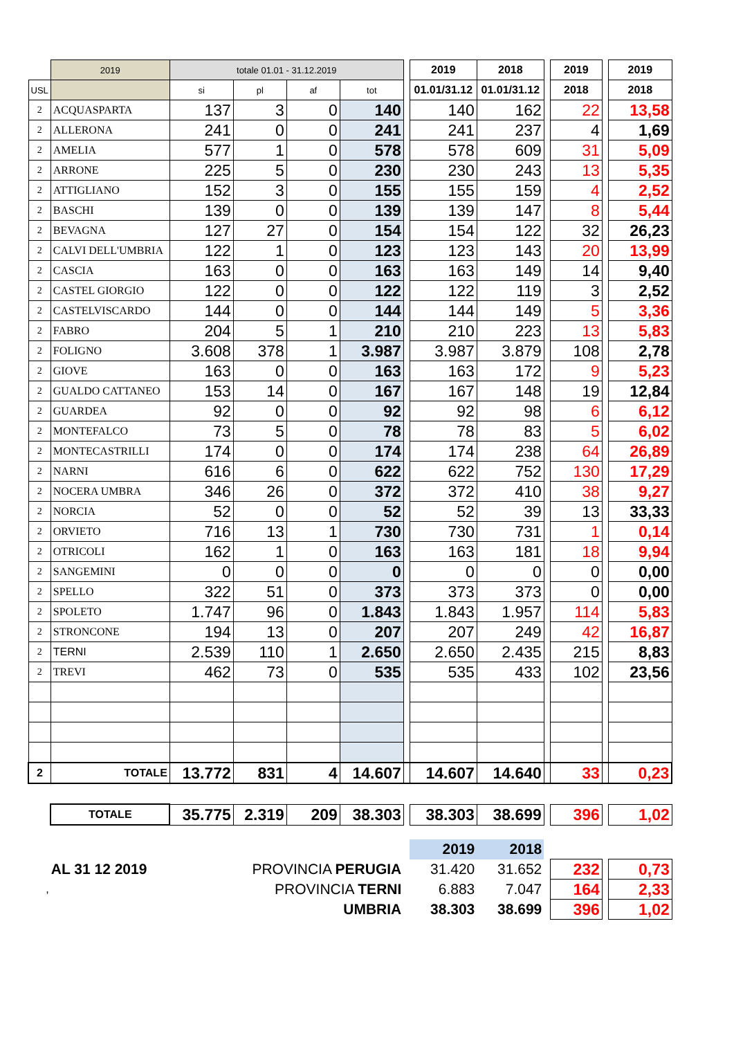| | 2019 | totale 01.01 - 31.12.2019 | | | | | 2019 | 2018 | | 2019 | | 2019 |
| USL | | si | pl | af | tot | | 01.01/31.12 | 01.01/31.12 | | 2018 | | 2018 |
| 2 | ACQUASPARTA | 137 | 3 | 0 | 140 | | 140 | 162 | | 22 | | 13,58 |
| 2 | ALLERONA | 241 | 0 | 0 | 241 | | 241 | 237 | | 4 | | 1,69 |
| 2 | AMELIA | 577 | 1 | 0 | 578 | | 578 | 609 | | 31 | | 5,09 |
| 2 | ARRONE | 225 | 5 | 0 | 230 | | 230 | 243 | | 13 | | 5,35 |
| 2 | ATTIGLIANO | 152 | 3 | 0 | 155 | | 155 | 159 | | 4 | | 2,52 |
| 2 | BASCHI | 139 | 0 | 0 | 139 | | 139 | 147 | | 8 | | 5,44 |
| 2 | BEVAGNA | 127 | 27 | 0 | 154 | | 154 | 122 | | 32 | | 26,23 |
| 2 | CALVI DELL'UMBRIA | 122 | 1 | 0 | 123 | | 123 | 143 | | 20 | | 13,99 |
| 2 | CASCIA | 163 | 0 | 0 | 163 | | 163 | 149 | | 14 | | 9,40 |
| 2 | CASTEL GIORGIO | 122 | 0 | 0 | 122 | | 122 | 119 | | 3 | | 2,52 |
| 2 | CASTELVISCARDO | 144 | 0 | 0 | 144 | | 144 | 149 | | 5 | | 3,36 |
| 2 | FABRO | 204 | 5 | 1 | 210 | | 210 | 223 | | 13 | | 5,83 |
| 2 | FOLIGNO | 3.608 | 378 | 1 | 3.987 | | 3.987 | 3.879 | | 108 | | 2,78 |
| 2 | GIOVE | 163 | 0 | 0 | 163 | | 163 | 172 | | 9 | | 5,23 |
| 2 | GUALDO CATTANEO | 153 | 14 | 0 | 167 | | 167 | 148 | | 19 | | 12,84 |
| 2 | GUARDEA | 92 | 0 | 0 | 92 | | 92 | 98 | | 6 | | 6,12 |
| 2 | MONTEFALCO | 73 | 5 | 0 | 78 | | 78 | 83 | | 5 | | 6,02 |
| 2 | MONTECASTRILLI | 174 | 0 | 0 | 174 | | 174 | 238 | | 64 | | 26,89 |
| 2 | NARNI | 616 | 6 | 0 | 622 | | 622 | 752 | | 130 | | 17,29 |
| 2 | NOCERA UMBRA | 346 | 26 | 0 | 372 | | 372 | 410 | | 38 | | 9,27 |
| 2 | NORCIA | 52 | 0 | 0 | 52 | | 52 | 39 | | 13 | | 33,33 |
| 2 | ORVIETO | 716 | 13 | 1 | 730 | | 730 | 731 | | 1 | | 0,14 |
| 2 | OTRICOLI | 162 | 1 | 0 | 163 | | 163 | 181 | | 18 | | 9,94 |
| 2 | SANGEMINI | 0 | 0 | 0 | 0 | | 0 | 0 | | 0 | | 0,00 |
| 2 | SPELLO | 322 | 51 | 0 | 373 | | 373 | 373 | | 0 | | 0,00 |
| 2 | SPOLETO | 1.747 | 96 | 0 | 1.843 | | 1.843 | 1.957 | | 114 | | 5,83 |
| 2 | STRONCONE | 194 | 13 | 0 | 207 | | 207 | 249 | | 42 | | 16,87 |
| 2 | TERNI | 2.539 | 110 | 1 | 2.650 | | 2.650 | 2.435 | | 215 | | 8,83 |
| 2 | TREVI | 462 | 73 | 0 | 535 | | 535 | 433 | | 102 | | 23,56 |
| 2 | TOTALE | 13.772 | 831 | 4 | 14.607 | | 14.607 | 14.640 | | 33 | | 0,23 |
| | TOTALE | 35.775 | 2.319 | 209 | 38.303 | | 38.303 | 38.699 | | 396 | | 1,02 |
| | | | | | | | 2019 | 2018 | | | | |
| AL 31 12 2019 | | PROVINCIA PERUGIA | | | | | 31.420 | 31.652 | | 232 | | 0,73 |
| , | | PROVINCIA TERNI | | | | | 6.883 | 7.047 | | 164 | | 2,33 |
| | | UMBRIA | | | | | 38.303 | 38.699 | | 396 | | 1,02 |